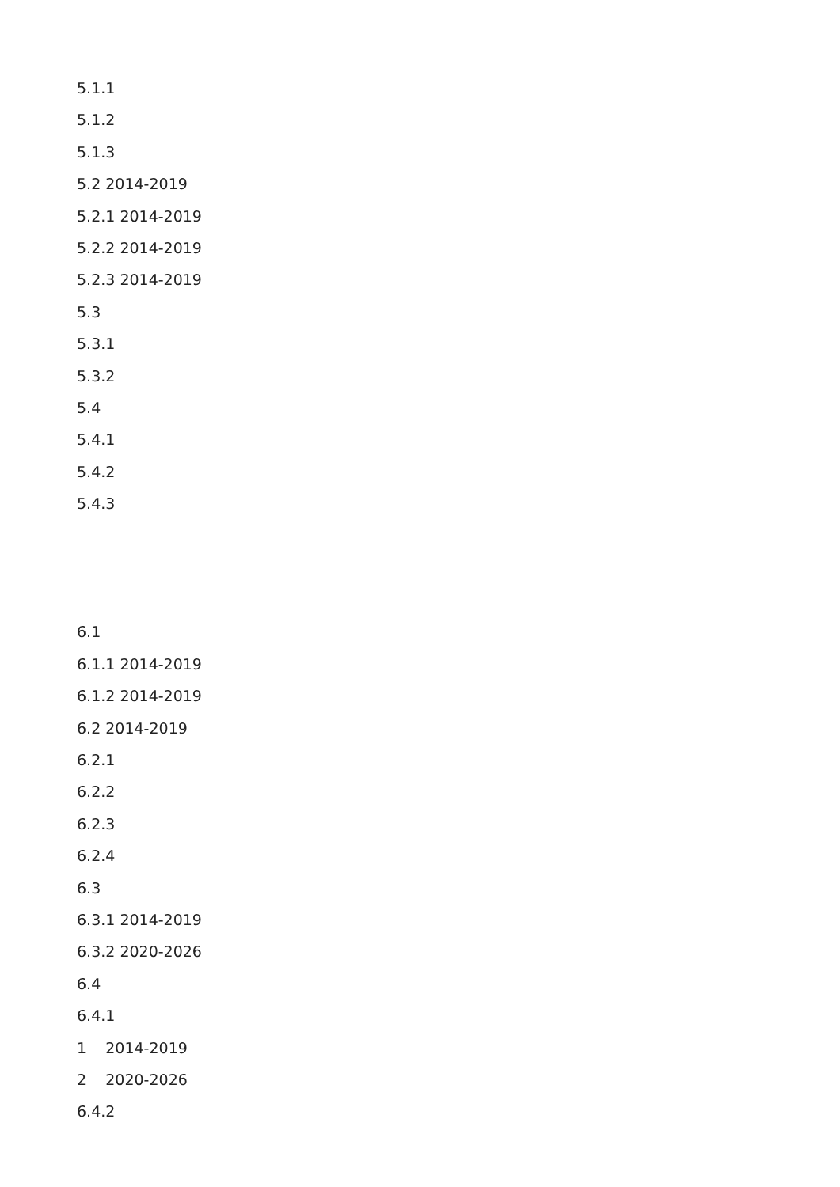5.1.1
5.1.2
5.1.3
5.2 2014-2019
5.2.1 2014-2019
5.2.2 2014-2019
5.2.3 2014-2019
5.3
5.3.1
5.3.2
5.4
5.4.1
5.4.2
5.4.3
6.1
6.1.1 2014-2019
6.1.2 2014-2019
6.2 2014-2019
6.2.1
6.2.2
6.2.3
6.2.4
6.3
6.3.1 2014-2019
6.3.2 2020-2026
6.4
6.4.1
1 2014-2019
2 2020-2026
6.4.2